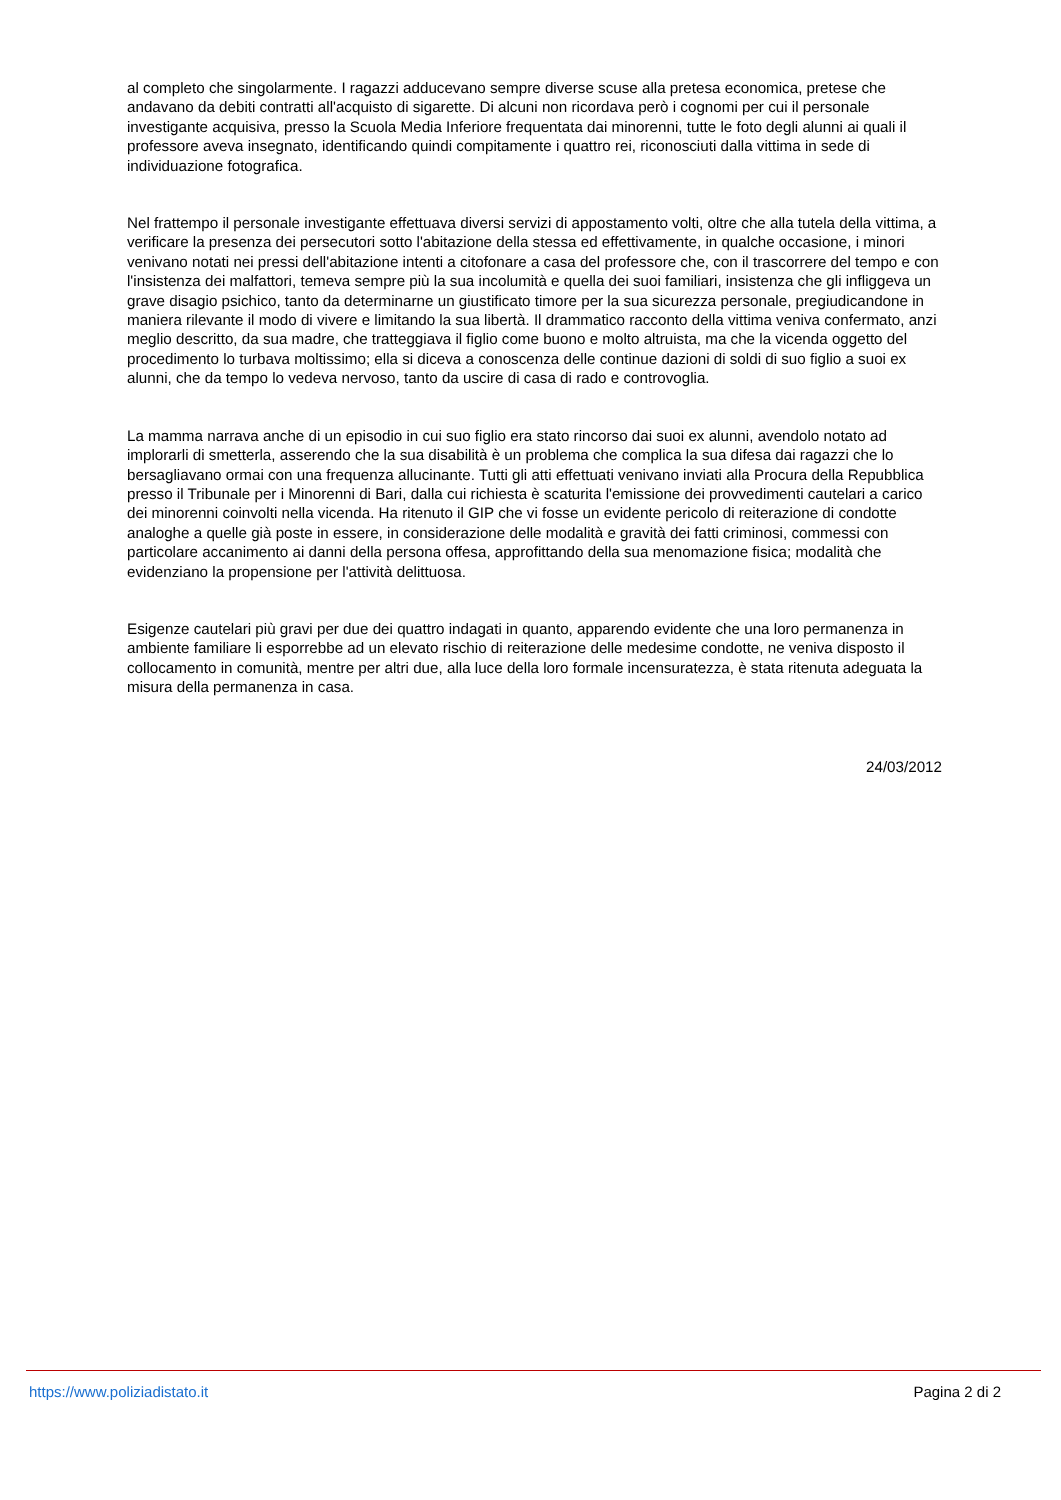al completo che singolarmente. I ragazzi adducevano sempre diverse scuse alla pretesa economica, pretese che andavano da debiti contratti all'acquisto di sigarette. Di alcuni non ricordava però i cognomi per cui il personale investigante acquisiva, presso la Scuola Media Inferiore frequentata dai minorenni, tutte le foto degli alunni ai quali il professore aveva insegnato, identificando quindi compitamente i quattro rei, riconosciuti dalla vittima in sede di individuazione fotografica.
Nel frattempo il personale investigante effettuava diversi servizi di appostamento volti, oltre che alla tutela della vittima, a verificare la presenza dei persecutori sotto l'abitazione della stessa ed effettivamente, in qualche occasione, i minori venivano notati nei pressi dell'abitazione intenti a citofonare a casa del professore che, con il trascorrere del tempo e con l'insistenza dei malfattori, temeva sempre più la sua incolumità e quella dei suoi familiari, insistenza che gli infliggeva un grave disagio psichico, tanto da determinarne un giustificato timore per la sua sicurezza personale, pregiudicandone in maniera rilevante il modo di vivere e limitando la sua libertà. Il drammatico racconto della vittima veniva confermato, anzi meglio descritto, da sua madre, che tratteggiava il figlio come buono e molto altruista, ma che la vicenda oggetto del procedimento lo turbava moltissimo; ella si diceva a conoscenza delle continue dazioni di soldi di suo figlio a suoi ex alunni, che da tempo lo vedeva nervoso, tanto da uscire di casa di rado e controvoglia.
La mamma narrava anche di un episodio in cui suo figlio era stato rincorso dai suoi ex alunni, avendolo notato ad implorarli di smetterla, asserendo che la sua disabilità è un problema che complica la sua difesa dai ragazzi che lo bersagliavano ormai con una frequenza allucinante. Tutti gli atti effettuati venivano inviati alla Procura della Repubblica presso il Tribunale per i Minorenni di Bari, dalla cui richiesta è scaturita l'emissione dei provvedimenti cautelari a carico dei minorenni coinvolti nella vicenda. Ha ritenuto il GIP che vi fosse un evidente pericolo di reiterazione di condotte analoghe a quelle già poste in essere, in considerazione delle modalità e gravità dei fatti criminosi, commessi con particolare accanimento ai danni della persona offesa, approfittando della sua menomazione fisica; modalità che evidenziano la propensione per l'attività delittuosa.
Esigenze cautelari più gravi per due dei quattro indagati in quanto, apparendo evidente che una loro permanenza in ambiente familiare li esporrebbe ad un elevato rischio di reiterazione delle medesime condotte, ne veniva disposto il collocamento in comunità, mentre per altri due, alla luce della loro formale incensuratezza, è stata ritenuta adeguata la misura della permanenza in casa.
24/03/2012
https://www.poliziadistato.it Pagina 2 di 2